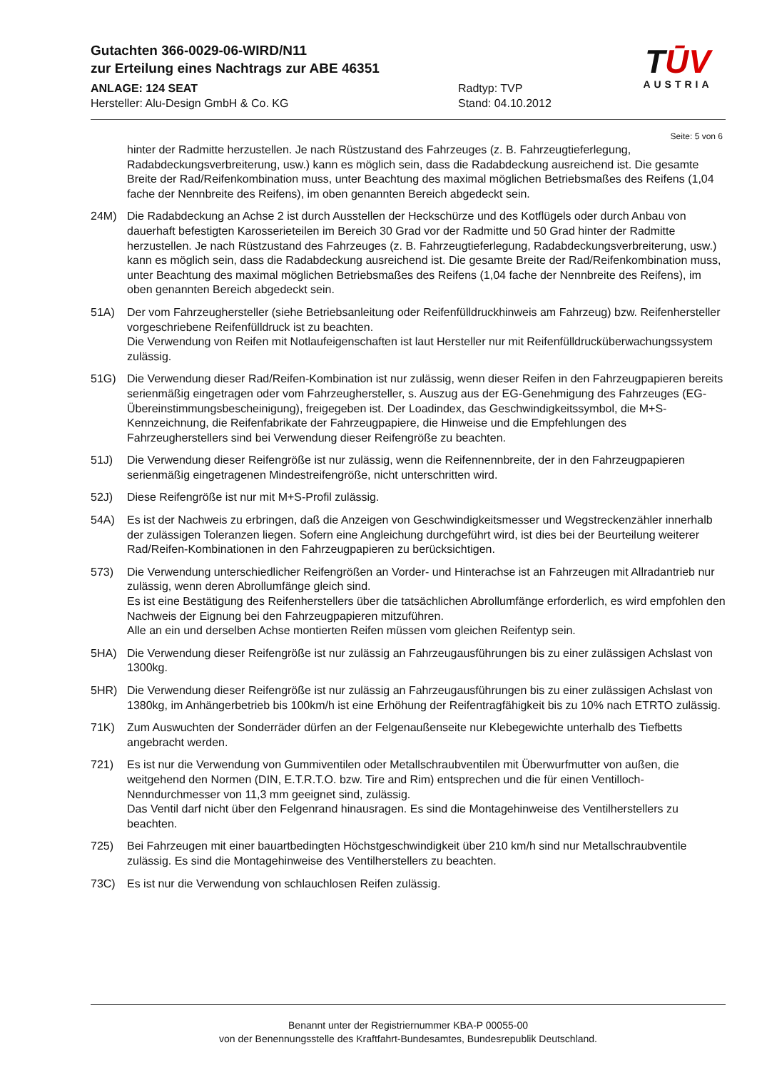Gutachten 366-0029-06-WIRD/N11
zur Erteilung eines Nachtrags zur ABE 46351
ANLAGE: 124 SEAT Radtyp: TVP
Hersteller: Alu-Design GmbH & Co. KG Stand: 04.10.2012
TŪV
AUSTRIA
Seite: 5 von 6
hinter der Radmitte herzustellen. Je nach Rüstzustand des Fahrzeuges (z. B. Fahrzeugtieferlegung, Radabdeckungsverbreiterung, usw.) kann es möglich sein, dass die Radabdeckung ausreichend ist. Die gesamte Breite der Rad/Reifenkombination muss, unter Beachtung des maximal möglichen Betriebsmaßes des Reifens (1,04 fache der Nennbreite des Reifens), im oben genannten Bereich abgedeckt sein.
24M) Die Radabdeckung an Achse 2 ist durch Ausstellen der Heckschürze und des Kotflügels oder durch Anbau von dauerhaft befestigten Karosserieteilen im Bereich 30 Grad vor der Radmitte und 50 Grad hinter der Radmitte herzustellen. Je nach Rüstzustand des Fahrzeuges (z. B. Fahrzeugtieferlegung, Radabdeckungsverbreiterung, usw.) kann es möglich sein, dass die Radabdeckung ausreichend ist. Die gesamte Breite der Rad/Reifenkombination muss, unter Beachtung des maximal möglichen Betriebsmaßes des Reifens (1,04 fache der Nennbreite des Reifens), im oben genannten Bereich abgedeckt sein.
51A) Der vom Fahrzeughersteller (siehe Betriebsanleitung oder Reifenfülldruckhinweis am Fahrzeug) bzw. Reifenhersteller vorgeschriebene Reifenfülldruck ist zu beachten.
Die Verwendung von Reifen mit Notlaufeigenschaften ist laut Hersteller nur mit Reifenfülldrucküberwachungssystem zulässig.
51G) Die Verwendung dieser Rad/Reifen-Kombination ist nur zulässig, wenn dieser Reifen in den Fahrzeugpapieren bereits serienmäßig eingetragen oder vom Fahrzeughersteller, s. Auszug aus der EG-Genehmigung des Fahrzeuges (EG-Übereinstimmungsbescheinigung), freigegeben ist. Der Loadindex, das Geschwindigkeitssymbol, die M+S-Kennzeichnung, die Reifenfabrikate der Fahrzeugpapiere, die Hinweise und die Empfehlungen des Fahrzeugherstellers sind bei Verwendung dieser Reifengröße zu beachten.
51J) Die Verwendung dieser Reifengröße ist nur zulässig, wenn die Reifennennbreite, der in den Fahrzeugpapieren serienmäßig eingetragenen Mindestreifengröße, nicht unterschritten wird.
52J) Diese Reifengröße ist nur mit M+S-Profil zulässig.
54A) Es ist der Nachweis zu erbringen, daß die Anzeigen von Geschwindigkeitsmesser und Wegstreckenzähler innerhalb der zulässigen Toleranzen liegen. Sofern eine Angleichung durchgeführt wird, ist dies bei der Beurteilung weiterer Rad/Reifen-Kombinationen in den Fahrzeugpapieren zu berücksichtigen.
573) Die Verwendung unterschiedlicher Reifengrößen an Vorder- und Hinterachse ist an Fahrzeugen mit Allradantrieb nur zulässig, wenn deren Abrollumfänge gleich sind.
Es ist eine Bestätigung des Reifenherstellers über die tatsächlichen Abrollumfänge erforderlich, es wird empfohlen den Nachweis der Eignung bei den Fahrzeugpapieren mitzuführen.
Alle an ein und derselben Achse montierten Reifen müssen vom gleichen Reifentyp sein.
5HA) Die Verwendung dieser Reifengröße ist nur zulässig an Fahrzeugausführungen bis zu einer zulässigen Achslast von 1300kg.
5HR) Die Verwendung dieser Reifengröße ist nur zulässig an Fahrzeugausführungen bis zu einer zulässigen Achslast von 1380kg, im Anhängerbetrieb bis 100km/h ist eine Erhöhung der Reifentragfähigkeit bis zu 10% nach ETRTO zulässig.
71K) Zum Auswuchten der Sonderräder dürfen an der Felgenaußenseite nur Klebegewichte unterhalb des Tiefbetts angebracht werden.
721) Es ist nur die Verwendung von Gummiventilen oder Metallschraubventilen mit Überwurfmutter von außen, die weitgehend den Normen (DIN, E.T.R.T.O. bzw. Tire and Rim) entsprechen und die für einen Ventilloch-Nenndurchmesser von 11,3 mm geeignet sind, zulässig.
Das Ventil darf nicht über den Felgenrand hinausragen. Es sind die Montagehinweise des Ventilherstellers zu beachten.
725) Bei Fahrzeugen mit einer bauartbedingten Höchstgeschwindigkeit über 210 km/h sind nur Metallschraubventile zulässig. Es sind die Montagehinweise des Ventilherstellers zu beachten.
73C) Es ist nur die Verwendung von schlauchlosen Reifen zulässig.
Benannt unter der Registriernummer KBA-P 00055-00
von der Benennungsstelle des Kraftfahrt-Bundesamtes, Bundesrepublik Deutschland.